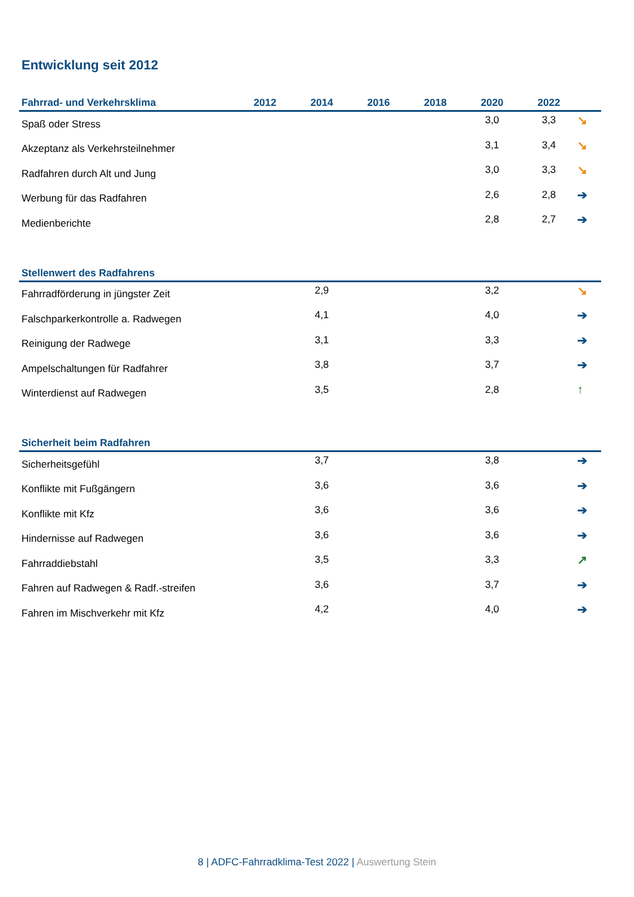Entwicklung seit 2012
| Fahrrad- und Verkehrsklima | 2012 | 2014 | 2016 | 2018 | 2020 | 2022 | |
| --- | --- | --- | --- | --- | --- | --- | --- |
| Spaß oder Stress | | | | | 3,0 | 3,3 | ↘ |
| Akzeptanz als Verkehrsteilnehmer | | | | | 3,1 | 3,4 | ↘ |
| Radfahren durch Alt und Jung | | | | | 3,0 | 3,3 | ↘ |
| Werbung für das Radfahren | | | | | 2,6 | 2,8 | ➔ |
| Medienberichte | | | | | 2,8 | 2,7 | ➔ |
| Stellenwert des Radfahrens | | | | | | | |
| --- | --- | --- | --- | --- | --- | --- | --- |
| Fahrradförderung in jüngster Zeit | | | | | 2,9 | 3,2 | ↘ |
| Falschparkerkontrolle a. Radwegen | | | | | 4,1 | 4,0 | ➔ |
| Reinigung der Radwege | | | | | 3,1 | 3,3 | ➔ |
| Ampelschaltungen für Radfahrer | | | | | 3,8 | 3,7 | ➔ |
| Winterdienst auf Radwegen | | | | | 3,5 | 2,8 | ↑ |
| Sicherheit beim Radfahren | | | | | | | |
| --- | --- | --- | --- | --- | --- | --- | --- |
| Sicherheitsgefühl | | | | | 3,7 | 3,8 | ➔ |
| Konflikte mit Fußgängern | | | | | 3,6 | 3,6 | ➔ |
| Konflikte mit Kfz | | | | | 3,6 | 3,6 | ➔ |
| Hindernisse auf Radwegen | | | | | 3,6 | 3,6 | ➔ |
| Fahrraddiebstahl | | | | | 3,5 | 3,3 | ↗ |
| Fahren auf Radwegen & Radf.-streifen | | | | | 3,6 | 3,7 | ➔ |
| Fahren im Mischverkehr mit Kfz | | | | | 4,2 | 4,0 | ➔ |
8 | ADFC-Fahrradklima-Test 2022 | Auswertung Stein